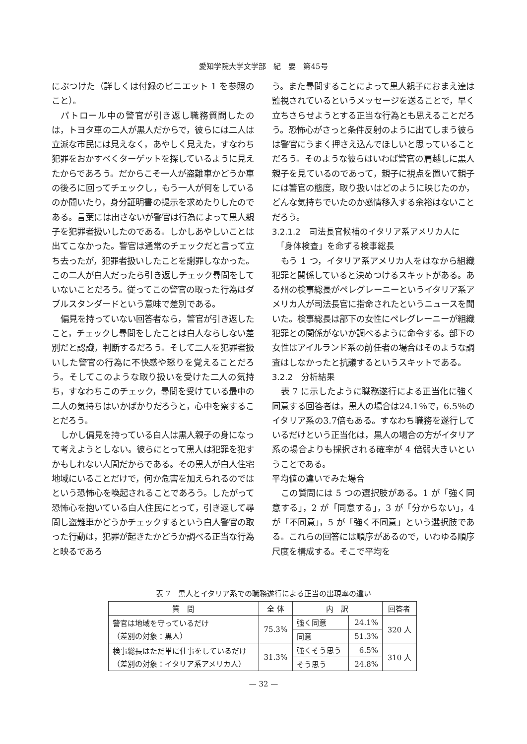愛知学院大学文学部　紀　要　第45号
にぶつけた（詳しくは付録のビニエット 1 を参照のこと）。
パトロール中の警官が引き返し職務質問したのは，トヨタ車の二人が黒人だからで，彼らには二人は立派な市民には見えなく，あやしく見えた，すなわち犯罪をおかすべくターゲットを探しているように見えたからであろう。だからこそ一人が盗難車かどうか車の後ろに回ってチェックし，もう一人が何をしているのか聞いたり，身分証明書の提示を求めたりしたのである。言葉には出さないが警官は行為によって黒人親子を犯罪者扱いしたのである。しかしあやしいことは出てこなかった。警官は通常のチェックだと言って立ち去ったが，犯罪者扱いしたことを謝罪しなかった。この二人が白人だったら引き返しチェック尋問をしていないことだろう。従ってこの警官の取った行為はダブルスタンダードという意味で差別である。
偏見を持っていない回答者なら，警官が引き返したこと，チェックし尋問をしたことは白人ならしない差別だと認識，判断するだろう。そして二人を犯罪者扱いした警官の行為に不快感や怒りを覚えることだろう。そしてこのような取り扱いを受けた二人の気持ち，すなわちこのチェック，尋問を受けている最中の二人の気持ちはいかばかりだろうと，心中を察することだろう。
しかし偏見を持っている白人は黒人親子の身になって考えようとしない。彼らにとって黒人は犯罪を犯すかもしれない人間だからである。その黒人が白人住宅地域にいることだけで，何か危害を加えられるのではという恐怖心を喚起されることであろう。したがって恐怖心を抱いている白人住民にとって，引き返して尋問し盗難車かどうかチェックするという白人警官の取った行動は，犯罪が起きたかどうか調べる正当な行為と映るであろ
う。また尋問することによって黒人親子におまえ達は監視されているというメッセージを送ることで，早く立ちさらせようとする正当な行為とも思えることだろう。恐怖心がさっと条件反射のように出てしまう彼らは警官にうまく押さえ込んでほしいと思っていることだろう。そのような彼らはいわば警官の肩越しに黒人親子を見ているのであって，親子に視点を置いて親子には警官の態度，取り扱いはどのように映じたのか，どんな気持ちでいたのか感情移入する余裕はないことだろう。
3.2.1.2　司法長官候補のイタリア系アメリカ人に
　「身体検査」を命ずる検事総長
もう 1 つ，イタリア系アメリカ人をはなから組織犯罪と関係していると決めつけるスキットがある。ある州の検事総長がペレグレーニーというイタリア系アメリカ人が司法長官に指命されたというニュースを聞いた。検事総長は部下の女性にペレグレーニーが組織犯罪との関係がないか調べるように命令する。部下の女性はアイルランド系の前任者の場合はそのような調査はしなかったと抗議するというスキットである。
3.2.2　分析結果
表 7 に示したように職務遂行による正当化に強く同意する回答者は，黒人の場合は24.1％で，6.5％のイタリア系の3.7倍もある。すなわち職務を遂行しているだけという正当化は，黒人の場合の方がイタリア系の場合よりも採択される確率が 4 倍弱大きいということである。
平均値の違いでみた場合
この質問には 5 つの選択肢がある。1 が「強く同意する」，2 が「同意する」，3 が「分からない」，4 が「不同意」，5 が「強く不同意」という選択肢である。これらの回答には順序があるので，いわゆる順序尺度を構成する。そこで平均を
表 7　黒人とイタリア系での職務遂行による正当の出現率の違い
| 質 問 | 全 体 | 内 訳 | | 回答者 |
| --- | --- | --- | --- | --- |
| 警官は地域を守っているだけ （差別の対象：黒人） | 75.3% | 強く同意 | 24.1% | 320 人 |
| | | 同意 | 51.3% | |
| 検事総長はただ単に仕事をしているだけ （差別の対象：イタリア系アメリカ人） | 31.3% | 強くそう思う | 6.5% | 310 人 |
| | | そう思う | 24.8% | |
— 32 —